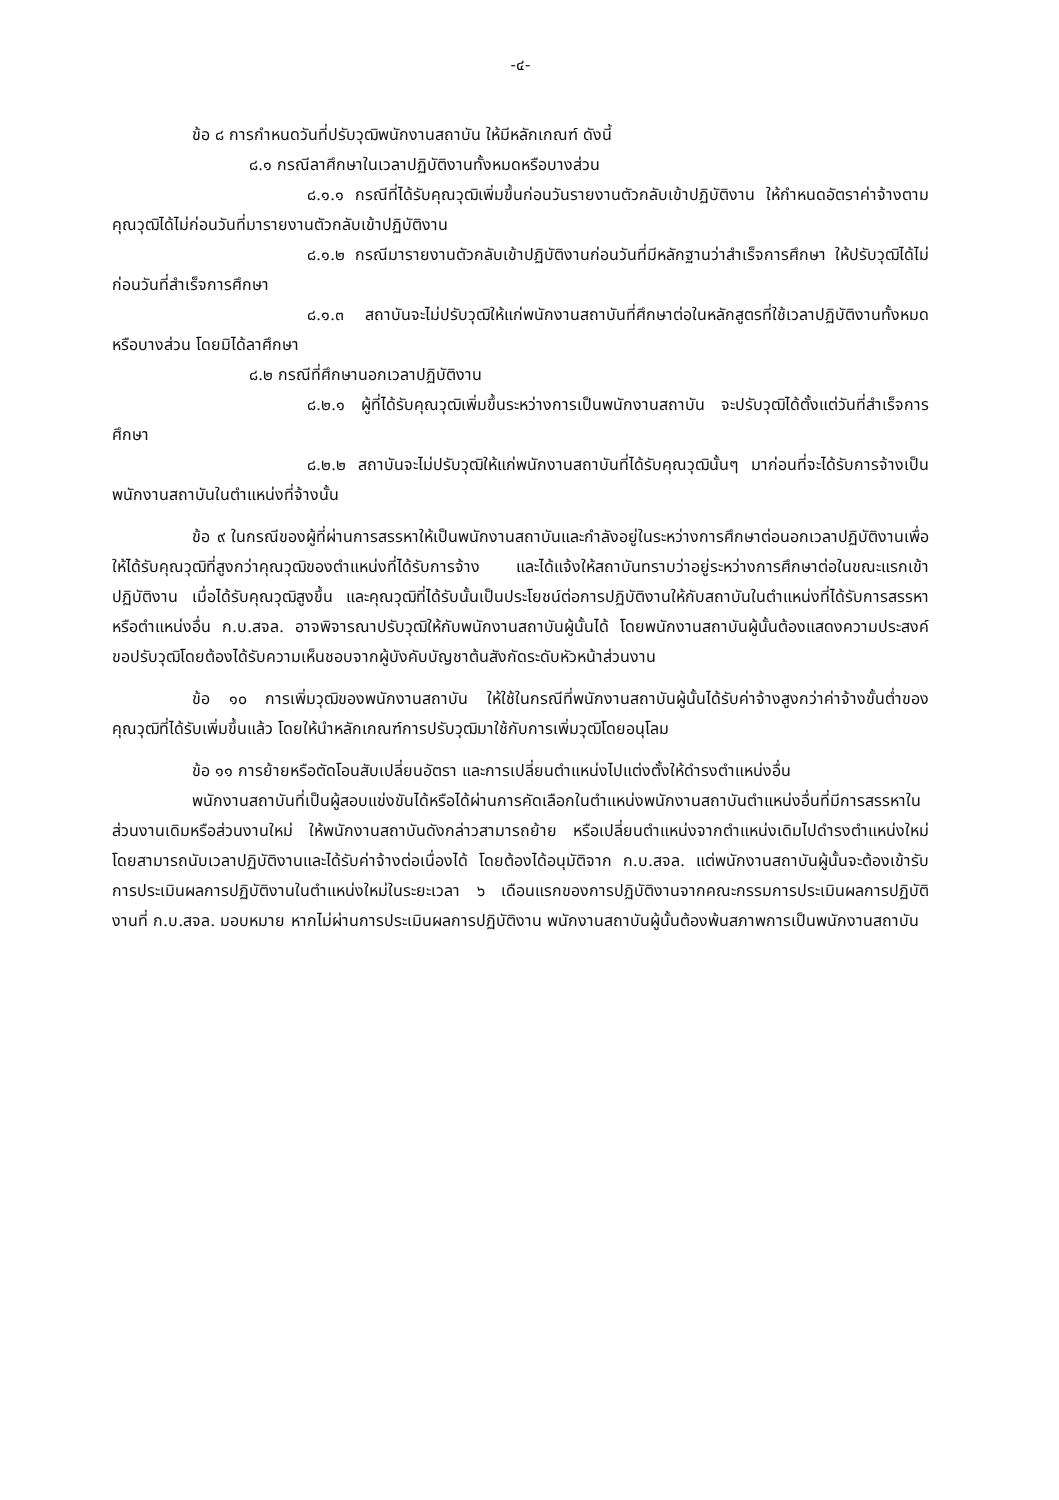-๔-
ข้อ ๘ การกำหนดวันที่ปรับวุฒิพนักงานสถาบัน ให้มีหลักเกณฑ์ ดังนี้
๘.๑ กรณีลาศึกษาในเวลาปฏิบัติงานทั้งหมดหรือบางส่วน
๘.๑.๑ กรณีที่ได้รับคุณวุฒิเพิ่มขึ้นก่อนวันรายงานตัวกลับเข้าปฏิบัติงาน ให้กำหนดอัตราค่าจ้างตามคุณวุฒิได้ไม่ก่อนวันที่มารายงานตัวกลับเข้าปฏิบัติงาน
๘.๑.๒ กรณีมารายงานตัวกลับเข้าปฏิบัติงานก่อนวันที่มีหลักฐานว่าสำเร็จการศึกษา ให้ปรับวุฒิได้ไม่ก่อนวันที่สำเร็จการศึกษา
๘.๑.๓ สถาบันจะไม่ปรับวุฒิให้แก่พนักงานสถาบันที่ศึกษาต่อในหลักสูตรที่ใช้เวลาปฏิบัติงานทั้งหมดหรือบางส่วน โดยมิได้ลาศึกษา
๘.๒ กรณีที่ศึกษานอกเวลาปฏิบัติงาน
๘.๒.๑ ผู้ที่ได้รับคุณวุฒิเพิ่มขึ้นระหว่างการเป็นพนักงานสถาบัน จะปรับวุฒิได้ตั้งแต่วันที่สำเร็จการศึกษา
๘.๒.๒ สถาบันจะไม่ปรับวุฒิให้แก่พนักงานสถาบันที่ได้รับคุณวุฒินั้นๆ มาก่อนที่จะได้รับการจ้างเป็นพนักงานสถาบันในตำแหน่งที่จ้างนั้น
ข้อ ๙ ในกรณีของผู้ที่ผ่านการสรรหาให้เป็นพนักงานสถาบันและกำลังอยู่ในระหว่างการศึกษาต่อนอกเวลาปฏิบัติงานเพื่อให้ได้รับคุณวุฒิที่สูงกว่าคุณวุฒิของตำแหน่งที่ได้รับการจ้าง และได้แจ้งให้สถาบันทราบว่าอยู่ระหว่างการศึกษาต่อในขณะแรกเข้าปฏิบัติงาน เมื่อได้รับคุณวุฒิสูงขึ้น และคุณวุฒิที่ได้รับนั้นเป็นประโยชน์ต่อการปฏิบัติงานให้กับสถาบันในตำแหน่งที่ได้รับการสรรหาหรือตำแหน่งอื่น ก.บ.สจล. อาจพิจารณาปรับวุฒิให้กับพนักงานสถาบันผู้นั้นได้ โดยพนักงานสถาบันผู้นั้นต้องแสดงความประสงค์ขอปรับวุฒิโดยต้องได้รับความเห็นชอบจากผู้บังคับบัญชาต้นสังกัดระดับหัวหน้าส่วนงาน
ข้อ ๑๐ การเพิ่มวุฒิของพนักงานสถาบัน ให้ใช้ในกรณีที่พนักงานสถาบันผู้นั้นได้รับค่าจ้างสูงกว่าค่าจ้างขั้นต่ำของคุณวุฒิที่ได้รับเพิ่มขึ้นแล้ว โดยให้นำหลักเกณฑ์การปรับวุฒิมาใช้กับการเพิ่มวุฒิโดยอนุโลม
ข้อ ๑๑ การย้ายหรือตัดโอนสับเปลี่ยนอัตรา และการเปลี่ยนตำแหน่งไปแต่งตั้งให้ดำรงตำแหน่งอื่น
พนักงานสถาบันที่เป็นผู้สอบแข่งขันได้หรือได้ผ่านการคัดเลือกในตำแหน่งพนักงานสถาบันตำแหน่งอื่นที่มีการสรรหาในส่วนงานเดิมหรือส่วนงานใหม่ ให้พนักงานสถาบันดังกล่าวสามารถย้าย หรือเปลี่ยนตำแหน่งจากตำแหน่งเดิมไปดำรงตำแหน่งใหม่โดยสามารถนับเวลาปฏิบัติงานและได้รับค่าจ้างต่อเนื่องได้ โดยต้องได้อนุมัติจาก ก.บ.สจล. แต่พนักงานสถาบันผู้นั้นจะต้องเข้ารับการประเมินผลการปฏิบัติงานในตำแหน่งใหม่ในระยะเวลา ๖ เดือนแรกของการปฏิบัติงานจากคณะกรรมการประเมินผลการปฏิบัติงานที่ ก.บ.สจล. มอบหมาย หากไม่ผ่านการประเมินผลการปฏิบัติงาน พนักงานสถาบันผู้นั้นต้องพ้นสภาพการเป็นพนักงานสถาบัน